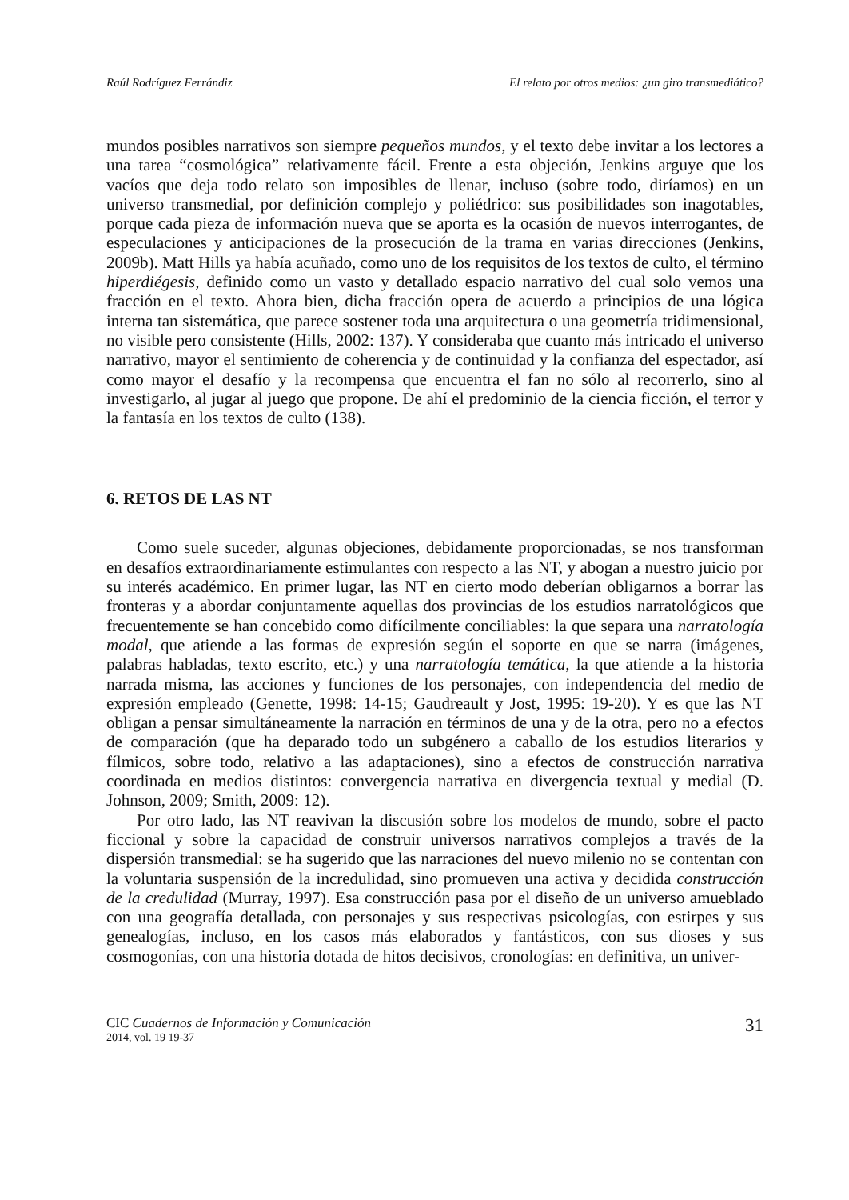Raúl Rodríguez Ferrándiz El relato por otros medios: ¿un giro transmediático?
mundos posibles narrativos son siempre pequeños mundos, y el texto debe invitar a los lectores a una tarea “cosmológica” relativamente fácil. Frente a esta objeción, Jenkins arguye que los vacíos que deja todo relato son imposibles de llenar, incluso (sobre todo, diríamos) en un universo transmedial, por definición complejo y poliédrico: sus posibilidades son inagotables, porque cada pieza de información nueva que se aporta es la ocasión de nuevos interrogantes, de especulaciones y anticipaciones de la prosecución de la trama en varias direcciones (Jenkins, 2009b). Matt Hills ya había acuñado, como uno de los requisitos de los textos de culto, el término hiperdiégesis, definido como un vasto y detallado espacio narrativo del cual solo vemos una fracción en el texto. Ahora bien, dicha fracción opera de acuerdo a principios de una lógica interna tan sistemática, que parece sostener toda una arquitectura o una geometría tridimensional, no visible pero consistente (Hills, 2002: 137). Y consideraba que cuanto más intricado el universo narrativo, mayor el sentimiento de coherencia y de continuidad y la confianza del espectador, así como mayor el desafío y la recompensa que encuentra el fan no sólo al recorrerlo, sino al investigarlo, al jugar al juego que propone. De ahí el predominio de la ciencia ficción, el terror y la fantasía en los textos de culto (138).
6. RETOS DE LAS NT
Como suele suceder, algunas objeciones, debidamente proporcionadas, se nos transforman en desafíos extraordinariamente estimulantes con respecto a las NT, y abogan a nuestro juicio por su interés académico. En primer lugar, las NT en cierto modo deberían obligarnos a borrar las fronteras y a abordar conjuntamente aquellas dos provincias de los estudios narratológicos que frecuentemente se han concebido como difícilmente conciliables: la que separa una narratología modal, que atiende a las formas de expresión según el soporte en que se narra (imágenes, palabras habladas, texto escrito, etc.) y una narratología temática, la que atiende a la historia narrada misma, las acciones y funciones de los personajes, con independencia del medio de expresión empleado (Genette, 1998: 14-15; Gaudreault y Jost, 1995: 19-20). Y es que las NT obligan a pensar simultáneamente la narración en términos de una y de la otra, pero no a efectos de comparación (que ha deparado todo un subgénero a caballo de los estudios literarios y fílmicos, sobre todo, relativo a las adaptaciones), sino a efectos de construcción narrativa coordinada en medios distintos: convergencia narrativa en divergencia textual y medial (D. Johnson, 2009; Smith, 2009: 12).
Por otro lado, las NT reavivan la discusión sobre los modelos de mundo, sobre el pacto ficcional y sobre la capacidad de construir universos narrativos complejos a través de la dispersión transmedial: se ha sugerido que las narraciones del nuevo milenio no se contentan con la voluntaria suspensión de la incredulidad, sino promueven una activa y decidida construcción de la credulidad (Murray, 1997). Esa construcción pasa por el diseño de un universo amueblado con una geografía detallada, con personajes y sus respectivas psicologías, con estirpes y sus genealogías, incluso, en los casos más elaborados y fantásticos, con sus dioses y sus cosmogonías, con una historia dotada de hitos decisivos, cronologías: en definitiva, un univer-
CIC Cuadernos de Información y Comunicación
2014, vol. 19 19-37
31